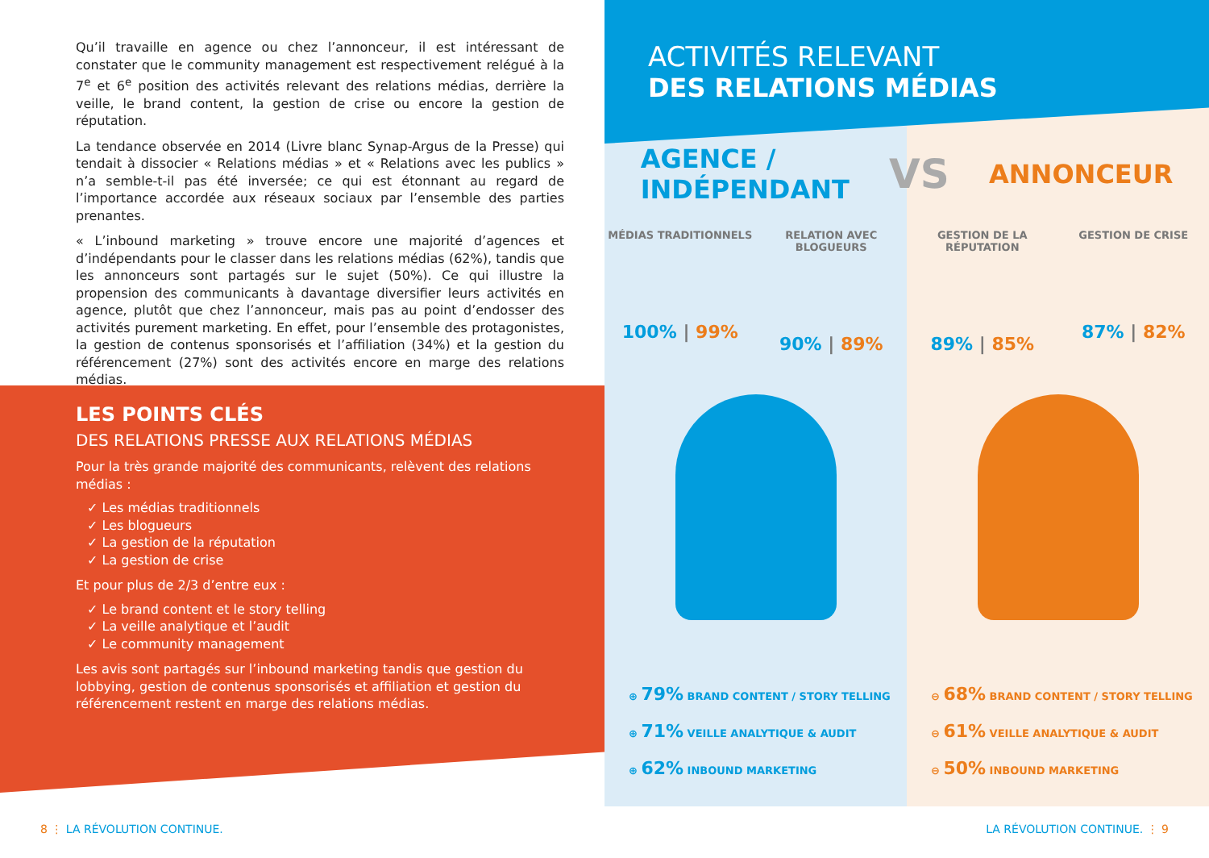Qu’il travaille en agence ou chez l’annonceur, il est intéressant de constater que le community management est respectivement relégué à la 7<sup>e</sup> et 6<sup>e</sup> position des activités relevant des relations médias, derrière la veille, le brand content, la gestion de crise ou encore la gestion de réputation.
La tendance observée en 2014 (Livre blanc Synap-Argus de la Presse) qui tendait à dissocier « Relations médias » et « Relations avec les publics » n’a semble-t-il pas été inversée; ce qui est étonnant au regard de l’importance accordée aux réseaux sociaux par l’ensemble des parties prenantes.
« L’inbound marketing » trouve encore une majorité d’agences et d’indépendants pour le classer dans les relations médias (62%), tandis que les annonceurs sont partagés sur le sujet (50%). Ce qui illustre la propension des communicants à davantage diversifier leurs activités en agence, plutôt que chez l’annonceur, mais pas au point d’endosser des activités purement marketing. En effet, pour l’ensemble des protagonistes, la gestion de contenus sponsorisés et l’affiliation (34%) et la gestion du référencement (27%) sont des activités encore en marge des relations médias.
LES POINTS CLÉS
DES RELATIONS PRESSE AUX RELATIONS MÉDIAS
Pour la très grande majorité des communicants, relèvent des relations médias :
✓ Les médias traditionnels
✓ Les blogueurs
✓ La gestion de la réputation
✓ La gestion de crise
Et pour plus de 2/3 d’entre eux :
✓ Le brand content et le story telling
✓ La veille analytique et l’audit
✓ Le community management
Les avis sont partagés sur l’inbound marketing tandis que gestion du lobbying, gestion de contenus sponsorisés et affiliation et gestion du référencement restent en marge des relations médias.
ACTIVITÉS RELEVANT
DES RELATIONS MÉDIAS
AGENCE /
INDÉPENDANT VS ANNONCEUR
MÉDIAS TRADITIONNELS
100% | 99%
RELATION AVEC BLOGUEURS
90% | 89%
GESTION DE LA RÉPUTATION
89% | 85%
GESTION DE CRISE
87% | 82%
⊕ 79% BRAND CONTENT / STORY TELLING
⊕ 71% VEILLE ANALYTIQUE & AUDIT
⊕ 62% INBOUND MARKETING
⊖ 68% BRAND CONTENT / STORY TELLING
⊖ 61% VEILLE ANALYTIQUE & AUDIT
⊖ 50% INBOUND MARKETING
8 ⋮ LA RÉVOLUTION CONTINUE. LA RÉVOLUTION CONTINUE. ⋮ 9